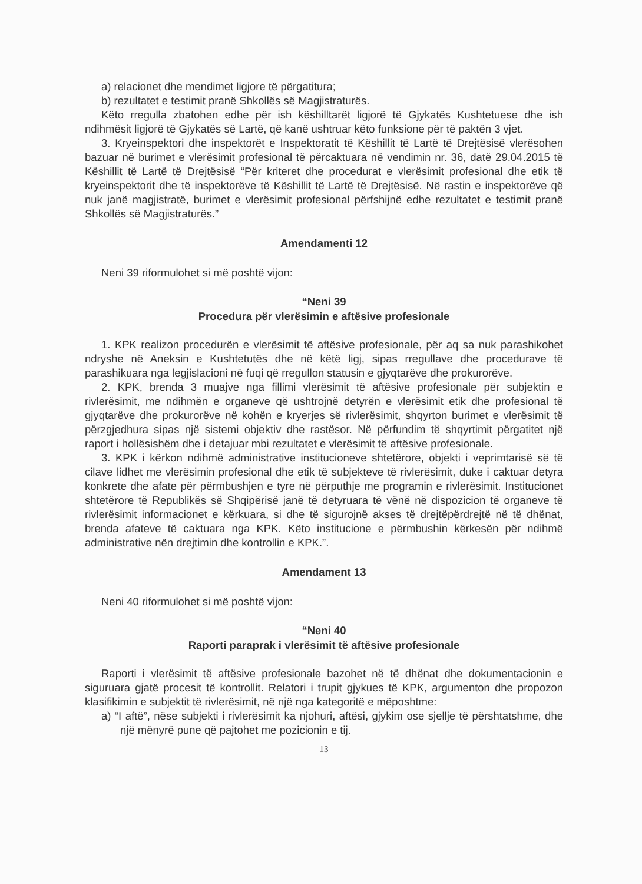a) relacionet dhe mendimet ligjore të përgatitura;
b) rezultatet e testimit pranë Shkollës së Magjistraturës.
Këto rregulla zbatohen edhe për ish këshilltarët ligjorë të Gjykatës Kushtetuese dhe ish ndihmësit ligjorë të Gjykatës së Lartë, që kanë ushtruar këto funksione për të paktën 3 vjet.
3. Kryeinspektori dhe inspektorët e Inspektoratit të Këshillit të Lartë të Drejtësisë vlerësohen bazuar në burimet e vlerësimit profesional të përcaktuara në vendimin nr. 36, datë 29.04.2015 të Këshillit të Lartë të Drejtësisë “Për kriteret dhe procedurat e vlerësimit profesional dhe etik të kryeinspektorit dhe të inspektorëve të Këshillit të Lartë të Drejtësisë. Në rastin e inspektorëve që nuk janë magjistratë, burimet e vlerësimit profesional përfshijnë edhe rezultatet e testimit pranë Shkollës së Magjistraturës.”
Amendamenti 12
Neni 39 riformulohet si më poshtë vijon:
“Neni 39
Procedura për vlerësimin e aftësive profesionale
1. KPK realizon procedurën e vlerësimit të aftësive profesionale, për aq sa nuk parashikohet ndryshe në Aneksin e Kushtetutës dhe në këtë ligj, sipas rregullave dhe procedurave të parashikuara nga legjislacioni në fuqi që rregullon statusin e gjyqtarëve dhe prokurorëve.
2. KPK, brenda 3 muajve nga fillimi vlerësimit të aftësive profesionale për subjektin e rivlerësimit, me ndihmën e organeve që ushtrojnë detyrën e vlerësimit etik dhe profesional të gjyqtarëve dhe prokurorëve në kohën e kryerjes së rivlerësimit, shqyrton burimet e vlerësimit të përzgjedhura sipas një sistemi objektiv dhe rastësor. Në përfundim të shqyrtimit përgatitet një raport i hollësishëm dhe i detajuar mbi rezultatet e vlerësimit të aftësive profesionale.
3. KPK i kërkon ndihmë administrative institucioneve shtetërore, objekti i veprimtarisë së të cilave lidhet me vlerësimin profesional dhe etik të subjekteve të rivlerësimit, duke i caktuar detyra konkrete dhe afate për përmbushjen e tyre në përputhje me programin e rivlerësimit. Institucionet shtetërore të Republikës së Shqipërisë janë të detyruara të vënë në dispozicion të organeve të rivlerësimit informacionet e kërkuara, si dhe të sigurojnë akses të drejtëpërdrejtë në të dhënat, brenda afateve të caktuara nga KPK. Këto institucione e përmbushin kërkesën për ndihmë administrative nën drejtimin dhe kontrollin e KPK.”.
Amendament 13
Neni 40 riformulohet si më poshtë vijon:
“Neni 40
Raporti paraprak i vlerësimit të aftësive profesionale
Raporti i vlerësimit të aftësive profesionale bazohet në të dhënat dhe dokumentacionin e siguruara gjatë procesit të kontrollit. Relatori i trupit gjykues të KPK, argumenton dhe propozon klasifikimin e subjektit të rivlerësimit, në një nga kategoritë e mëposhtme:
a) “I aftë”, nëse subjekti i rivlerësimit ka njohuri, aftësi, gjykim ose sjellje të përshtatshme, dhe një mënyrë pune që pajtohet me pozicionin e tij.
13